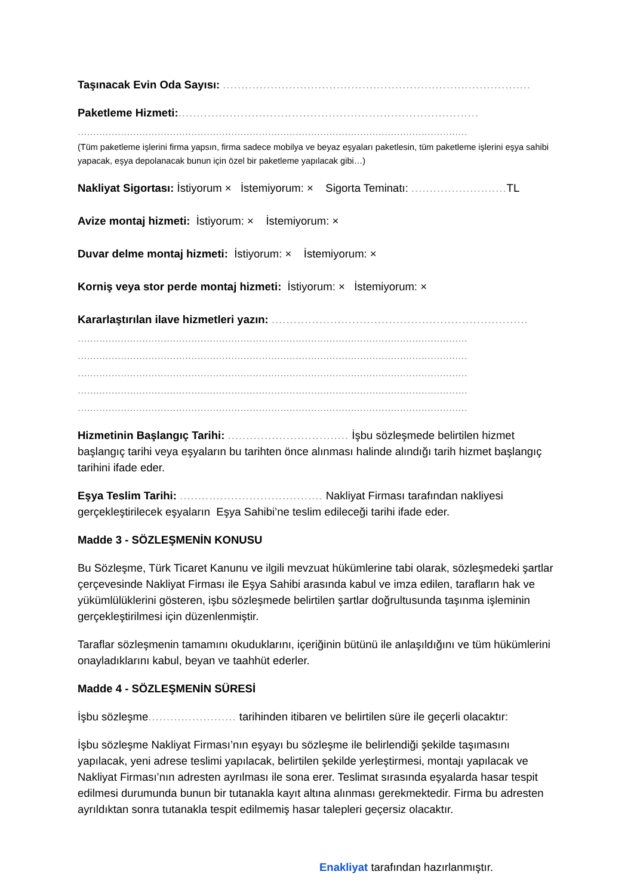Taşınacak Evin Oda Sayısı: ....................................................................................
Paketleme Hizmeti:..................................................................................
...............................................................................................................................
(Tüm paketleme işlerini firma yapsın, firma sadece mobilya ve beyaz eşyaları paketlesin, tüm paketleme işlerini eşya sahibi yapacak, eşya depolanacak bunun için özel bir paketleme yapılacak gibi…)
Nakliyat Sigortası: İstiyorum × İstemiyorum: × Sigorta Teminatı: .......................... TL
Avize montaj hizmeti: İstiyorum: × İstemiyorum: ×
Duvar delme montaj hizmeti: İstiyorum: × İstemiyorum: ×
Korniş veya stor perde montaj hizmeti: İstiyorum: × İstemiyorum: ×
Kararlaştırılan ilave hizmetleri yazın: ......................................................................
...............................................................................................................................
...............................................................................................................................
...............................................................................................................................
...............................................................................................................................
...............................................................................................................................
Hizmetinin Başlangıç Tarihi: ................................. İşbu sözleşmede belirtilen hizmet başlangıç tarihi veya eşyaların bu tarihten önce alınması halinde alındığı tarih hizmet başlangıç tarihini ifade eder.
Eşya Teslim Tarihi: ....................................... Nakliyat Firması tarafından nakliyesi gerçekleştirilecek eşyaların Eşya Sahibi’ne teslim edileceği tarihi ifade eder.
Madde 3 - SÖZLEŞMENİN KONUSU
Bu Sözleşme, Türk Ticaret Kanunu ve ilgili mevzuat hükümlerine tabi olarak, sözleşmedeki şartlar çerçevesinde Nakliyat Firması ile Eşya Sahibi arasında kabul ve imza edilen, tarafların hak ve yükümlülüklerini gösteren, işbu sözleşmede belirtilen şartlar doğrultusunda taşınma işleminin gerçekleştirilmesi için düzenlenmiştir.
Taraflar sözleşmenin tamamını okuduklarını, içeriğinin bütünü ile anlaşıldığını ve tüm hükümlerini onayladıklarını kabul, beyan ve taahhüt ederler.
Madde 4 - SÖZLEŞMENİN SÜRESİ
İşbu sözleşme........................ tarihinden itibaren ve belirtilen süre ile geçerli olacaktır:
İşbu sözleşme Nakliyat Firması’nın eşyayı bu sözleşme ile belirlendiği şekilde taşımasını yapılacak, yeni adrese teslimi yapılacak, belirtilen şekilde yerleştirmesi, montajı yapılacak ve Nakliyat Firması’nın adresten ayrılması ile sona erer. Teslimat sırasında eşyalarda hasar tespit edilmesi durumunda bunun bir tutanakla kayıt altına alınması gerekmektedir. Firma bu adresten ayrıldıktan sonra tutanakla tespit edilmemiş hasar talepleri geçersiz olacaktır.
Enakliyat tarafından hazırlanmıştır.